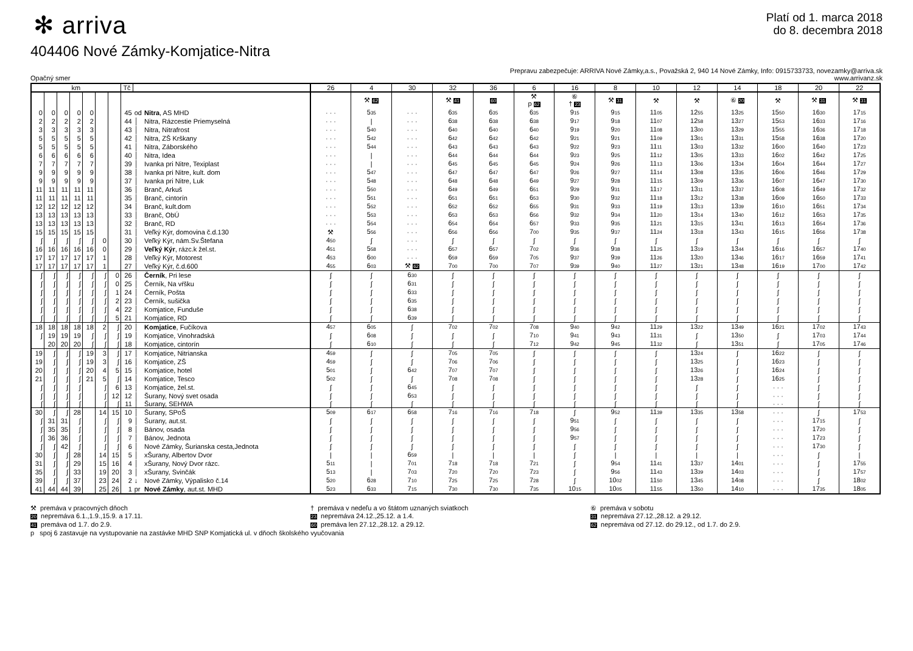✻ arriva
Platí od 1. marca 2018
do 8. decembra 2018
404406 Nové Zámky-Komjatice-Nitra
Opačný smer
Prepravu zabezpečuje: ARRIVA Nové Zámky,a.s., Považská 2, 940 14 Nové Zámky, Info: 0915733733, novezamky@arriva.sk
www.arrivanz.sk
| km | | | | | | | Tč | | | 26 | 4 | 30 | 32 | 36 | 6 | 16 | 8 | 10 | 12 | 14 | 18 | 20 | 22 |
| --- | --- | --- | --- | --- | --- | --- | --- | --- | --- | --- | --- | --- | --- | --- | --- | --- | --- | --- | --- | --- | --- | --- | --- |
| | | | | | | | | | | | ⚒ 62 | | ⚒ 41 | 60 | ⚒ p 62 | ⑥ † 23 | ⚒ 31 | ⚒ | ⚒ | ⑥ 20 | ⚒ | ⚒ 31 | ⚒ 31 |
| 0 | 0 | 0 | 0 | 0 | | | 45 | od | Nitra , AS MHD | · · · | 5 35 | · · · | 6 35 | 6 35 | 6 35 | 9 15 | 9 15 | 11 05 | 12 55 | 13 25 | 15 50 | 16 30 | 17 15 |
| 2 | 2 | 2 | 2 | 2 | | | 44 | │ | Nitra, Rázcestie Priemyselná | · · · | / | · · · | 6 38 | 6 38 | 6 38 | 9 17 | 9 18 | 11 07 | 12 58 | 13 27 | 15 53 | 16 33 | 17 16 |
| 3 | 3 | 3 | 3 | 3 | | | 43 | │ | Nitra, Nitrafrost | · · · | 5 40 | · · · | 6 40 | 6 40 | 6 40 | 9 19 | 9 20 | 11 08 | 13 00 | 13 29 | 15 55 | 16 36 | 17 18 |
| 5 | 5 | 5 | 5 | 5 | | | 42 | │ | Nitra, ZŠ Krškany | · · · | 5 42 | · · · | 6 42 | 6 42 | 6 42 | 9 21 | 9 21 | 11 09 | 13 01 | 13 31 | 15 58 | 16 38 | 17 20 |
| 5 | 5 | 5 | 5 | 5 | | | 41 | │ | Nitra, Záborského | · · · | 5 44 | · · · | 6 43 | 6 43 | 6 43 | 9 22 | 9 23 | 11 11 | 13 03 | 13 32 | 16 00 | 16 40 | 17 23 |
| 6 | 6 | 6 | 6 | 6 | | | 40 | │ | Nitra, Idea | · · · | / | · · · | 6 44 | 6 44 | 6 44 | 9 23 | 9 25 | 11 12 | 13 05 | 13 33 | 16 02 | 16 42 | 17 25 |
| 7 | 7 | 7 | 7 | 7 | | | 39 | │ | Ivanka pri Nitre, Texiplast | · · · | / | · · · | 6 45 | 6 45 | 6 45 | 9 24 | 9 26 | 11 13 | 13 06 | 13 34 | 16 04 | 16 44 | 17 27 |
| 9 | 9 | 9 | 9 | 9 | | | 38 | │ | Ivanka pri Nitre, kult. dom | · · · | 5 47 | · · · | 6 47 | 6 47 | 6 47 | 9 26 | 9 27 | 11 14 | 13 08 | 13 35 | 16 06 | 16 46 | 17 29 |
| 9 | 9 | 9 | 9 | 9 | | | 37 | │ | Ivanka pri Nitre, Luk | · · · | 5 48 | · · · | 6 48 | 6 48 | 6 49 | 9 27 | 9 28 | 11 15 | 13 09 | 13 36 | 16 07 | 16 47 | 17 30 |
| 11 | 11 | 11 | 11 | 11 | | | 36 | │ | Branč, Arkuš | · · · | 5 50 | · · · | 6 49 | 6 49 | 6 51 | 9 29 | 9 31 | 11 17 | 13 11 | 13 37 | 16 08 | 16 49 | 17 32 |
| 11 | 11 | 11 | 11 | 11 | | | 35 | │ | Branč, cintorín | · · · | 5 51 | · · · | 6 51 | 6 51 | 6 53 | 9 30 | 9 32 | 11 18 | 13 12 | 13 38 | 16 09 | 16 50 | 17 33 |
| 12 | 12 | 12 | 12 | 12 | | | 34 | │ | Branč, kult.dom | · · · | 5 52 | · · · | 6 52 | 6 52 | 6 55 | 9 31 | 9 33 | 11 19 | 13 13 | 13 39 | 16 10 | 16 51 | 17 34 |
| 13 | 13 | 13 | 13 | 13 | | | 33 | │ | Branč, ObÚ | · · · | 5 53 | · · · | 6 53 | 6 53 | 6 56 | 9 32 | 9 34 | 11 20 | 13 14 | 13 40 | 16 12 | 16 53 | 17 35 |
| 13 | 13 | 13 | 13 | 13 | | | 32 | │ | Branč, RD | · · · | 5 54 | · · · | 6 54 | 6 54 | 6 57 | 9 33 | 9 35 | 11 21 | 13 15 | 13 41 | 16 13 | 16 54 | 17 36 |
| 15 | 15 | 15 | 15 | 15 | | | 31 | │ | Veľký Kýr, domovina č.d.130 | ⚒ | 5 56 | · · · | 6 56 | 6 56 | 7 00 | 9 35 | 9 37 | 11 24 | 13 18 | 13 43 | 16 15 | 16 56 | 17 38 |
| ∫ | ∫ | ∫ | ∫ | ∫ | 0 | | 30 | │ | Veľký Kýr, nám.Sv.Štefana | 4 50 | ∫ | · · · | ∫ | ∫ | ∫ | ∫ | ∫ | ∫ | ∫ | ∫ | ∫ | ∫ | ∫ |
| 16 | 16 | 16 | 16 | 16 | 0 | | 29 | │ | Veľký Kýr , rázc.k žel.st. | 4 51 | 5 58 | · · · | 6 57 | 6 57 | 7 02 | 9 36 | 9 38 | 11 25 | 13 19 | 13 44 | 16 16 | 16 57 | 17 40 |
| 17 | 17 | 17 | 17 | 17 | 1 | | 28 | │ | Veľký Kýr, Motorest | 4 53 | 6 00 | · · · | 6 59 | 6 59 | 7 05 | 9 37 | 9 39 | 11 26 | 13 20 | 13 46 | 16 17 | 16 59 | 17 41 |
| 17 | 17 | 17 | 17 | 17 | 1 | | 27 | │ | Veľký Kýr, č.d.600 | 4 55 | 6 03 | ⚒ 62 | 7 00 | 7 00 | 7 07 | 9 39 | 9 40 | 11 27 | 13 21 | 13 48 | 16 19 | 17 00 | 17 42 |
| ∫ | ∫ | ∫ | ∫ | ∫ | ∫ | 0 | 26 | │ | Černík , Pri lese | ∫ | ∫ | 6 30 | ∫ | ∫ | ∫ | ∫ | ∫ | ∫ | ∫ | ∫ | ∫ | ∫ | ∫ |
| ∫ | ∫ | ∫ | ∫ | ∫ | ∫ | 0 | 25 | │ | Černík, Na vŕšku | ∫ | ∫ | 6 31 | ∫ | ∫ | ∫ | ∫ | ∫ | ∫ | ∫ | ∫ | ∫ | ∫ | ∫ |
| ∫ | ∫ | ∫ | ∫ | ∫ | ∫ | 1 | 24 | │ | Černík, Pošta | ∫ | ∫ | 6 33 | ∫ | ∫ | ∫ | ∫ | ∫ | ∫ | ∫ | ∫ | ∫ | ∫ | ∫ |
| ∫ | ∫ | ∫ | ∫ | ∫ | ∫ | 2 | 23 | │ | Černík, sušička | ∫ | ∫ | 6 35 | ∫ | ∫ | ∫ | ∫ | ∫ | ∫ | ∫ | ∫ | ∫ | ∫ | ∫ |
| ∫ | ∫ | ∫ | ∫ | ∫ | ∫ | 4 | 22 | │ | Komjatice, Funduše | ∫ | ∫ | 6 38 | ∫ | ∫ | ∫ | ∫ | ∫ | ∫ | ∫ | ∫ | ∫ | ∫ | ∫ |
| ∫ | ∫ | ∫ | ∫ | ∫ | ∫ | 5 | 21 | │ | Komjatice, RD | ∫ | ∫ | 6 39 | ∫ | ∫ | ∫ | ∫ | ∫ | ∫ | ∫ | ∫ | ∫ | ∫ | ∫ |
| 18 | 18 | 18 | 18 | 18 | 2 | ∫ | 20 | │ | Komjatice , Fučíkova | 4 57 | 6 05 | ∫ | 7 02 | 7 02 | 7 08 | 9 40 | 9 42 | 11 29 | 13 22 | 13 49 | 16 21 | 17 02 | 17 43 |
| ∫ | 19 | 19 | 19 | ∫ | ∫ | ∫ | 19 | │ | Komjatice, Vinohradská | ∫ | 6 08 | ∫ | ∫ | ∫ | 7 10 | 9 41 | 9 43 | 11 31 | ∫ | 13 50 | ∫ | 17 03 | 17 44 |
| | 20 | 20 | 20 | ∫ | ∫ | ∫ | 18 | │ | Komjatice, cintorín | ∫ | 6 10 | ∫ | ∫ | ∫ | 7 12 | 9 42 | 9 45 | 11 32 | ∫ | 13 51 | ∫ | 17 05 | 17 46 |
| 19 | ∫ | ∫ | ∫ | 19 | 3 | ∫ | 17 | │ | Komjatice, Nitrianska | 4 59 | ∫ | ∫ | 7 05 | 7 05 | ∫ | ∫ | ∫ | ∫ | 13 24 | ∫ | 16 22 | ∫ | ∫ |
| 19 | ∫ | ∫ | ∫ | 19 | 3 | ∫ | 16 | │ | Komjatice, ZŠ | 4 59 | ∫ | ∫ | 7 06 | 7 06 | ∫ | ∫ | ∫ | ∫ | 13 25 | ∫ | 16 23 | ∫ | ∫ |
| 20 | ∫ | ∫ | ∫ | 20 | 4 | 5 | 15 | │ | Komjatice, hotel | 5 01 | ∫ | 6 42 | 7 07 | 7 07 | ∫ | ∫ | ∫ | ∫ | 13 26 | ∫ | 16 24 | ∫ | ∫ |
| 21 | ∫ | ∫ | ∫ | 21 | 5 | ∫ | 14 | │ | Komjatice, Tesco | 5 02 | ∫ | ∫ | 7 08 | 7 08 | ∫ | ∫ | ∫ | ∫ | 13 28 | ∫ | 16 25 | ∫ | ∫ |
| ∫ | ∫ | ∫ | ∫ | | ∫ | 6 | 13 | │ | Komjatice, žel.st. | ∫ | ∫ | 6 45 | ∫ | ∫ | ∫ | ∫ | ∫ | ∫ | ∫ | ∫ | · · · | ∫ | ∫ |
| ∫ | ∫ | ∫ | ∫ | | ∫ | 12 | 12 | │ | Šurany, Nový svet osada | ∫ | ∫ | 6 53 | ∫ | ∫ | ∫ | ∫ | ∫ | ∫ | ∫ | ∫ | · · · | ∫ | ∫ |
| ∫ | ∫ | ∫ | ∫ | | ∫ | ∫ | 11 | │ | Šurany, SEHWA | ∫ | ∫ | ∫ | ∫ | ∫ | ∫ | ∫ | ∫ | ∫ | ∫ | ∫ | · · · | ∫ | ∫ |
| 30 | ∫ | ∫ | 28 | | 14 | 15 | 10 | │ | Šurany, SPoŠ | 5 09 | 6 17 | 6 58 | 7 16 | 7 16 | 7 18 | ∫ | 9 52 | 11 39 | 13 35 | 13 58 | · · · | ∫ | 17 53 |
| ∫ | 31 | 31 | ∫ | | ∫ | ∫ | 9 | │ | Šurany, aut.st. | ∫ | ∫ | ∫ | ∫ | ∫ | ∫ | 9 51 | ∫ | ∫ | ∫ | ∫ | · · · | 17 15 | ∫ |
| ∫ | 35 | 35 | ∫ | | ∫ | ∫ | 8 | │ | Bánov, osada | ∫ | ∫ | ∫ | ∫ | ∫ | ∫ | 9 56 | ∫ | ∫ | ∫ | ∫ | · · · | 17 20 | ∫ |
| ∫ | 36 | 36 | ∫ | | ∫ | ∫ | 7 | │ | Bánov, Jednota | ∫ | ∫ | ∫ | ∫ | ∫ | ∫ | 9 57 | ∫ | ∫ | ∫ | ∫ | · · · | 17 23 | ∫ |
| ∫ | ∫ | 42 | ∫ | | ∫ | ∫ | 6 | │ | Nové Zámky, Šurianska cesta,Jednota | ∫ | ∫ | ∫ | ∫ | ∫ | ∫ | ∫ | ∫ | ∫ | ∫ | ∫ | · · · | 17 30 | ∫ |
| 30 | ∫ | ∫ | 28 | | 14 | 15 | 5 | │ | xŠurany, Albertov Dvor | / | / | 6 59 | / | / | / | ∫ | / | / | / | / | · · · | ∫ | / |
| 31 | ∫ | ∫ | 29 | | 15 | 16 | 4 | │ | xŠurany, Nový Dvor rázc. | 5 11 | / | 7 01 | 7 18 | 7 18 | 7 21 | ∫ | 9 54 | 11 41 | 13 37 | 14 01 | · · · | ∫ | 17 55 |
| 35 | ∫ | ∫ | 33 | | 19 | 20 | 3 | │ | xŠurany, Svinčák | 5 13 | / | 7 03 | 7 20 | 7 20 | 7 23 | ∫ | 9 56 | 11 43 | 13 39 | 14 03 | · · · | ∫ | 17 57 |
| 39 | ∫ | ∫ | 37 | | 23 | 24 | 2 | ↓ | Nové Zámky, Výpalisko č.14 | 5 20 | 6 28 | 7 10 | 7 25 | 7 25 | 7 28 | ∫ | 10 02 | 11 50 | 13 45 | 14 08 | · · · | ∫ | 18 02 |
| 41 | 44 | 44 | 39 | | 25 | 26 | 1 | pr | Nové Zámky , aut.st. MHD | 5 23 | 6 33 | 7 15 | 7 30 | 7 30 | 7 35 | 10 15 | 10 05 | 11 55 | 13 50 | 14 10 | · · · | 17 35 | 18 05 |
⚒ premáva v pracovných dňoch
20 nepremáva 6.1.,1.9.,15.9. a 17.11.
41 premáva od 1.7. do 2.9.
† premáva v nedeľu a vo štátom uznaných sviatkoch
23 nepremáva 24.12.,25.12. a 1.4.
60 premáva len 27.12.,28.12. a 29.12.
⑥ premáva v sobotu
31 nepremáva 27.12.,28.12. a 29.12.
62 nepremáva od 27.12. do 29.12., od 1.7. do 2.9.
p spoj 6 zastavuje na vystupovanie na zastávke MHD SNP Komjatická ul. v dňoch školského vyučovania